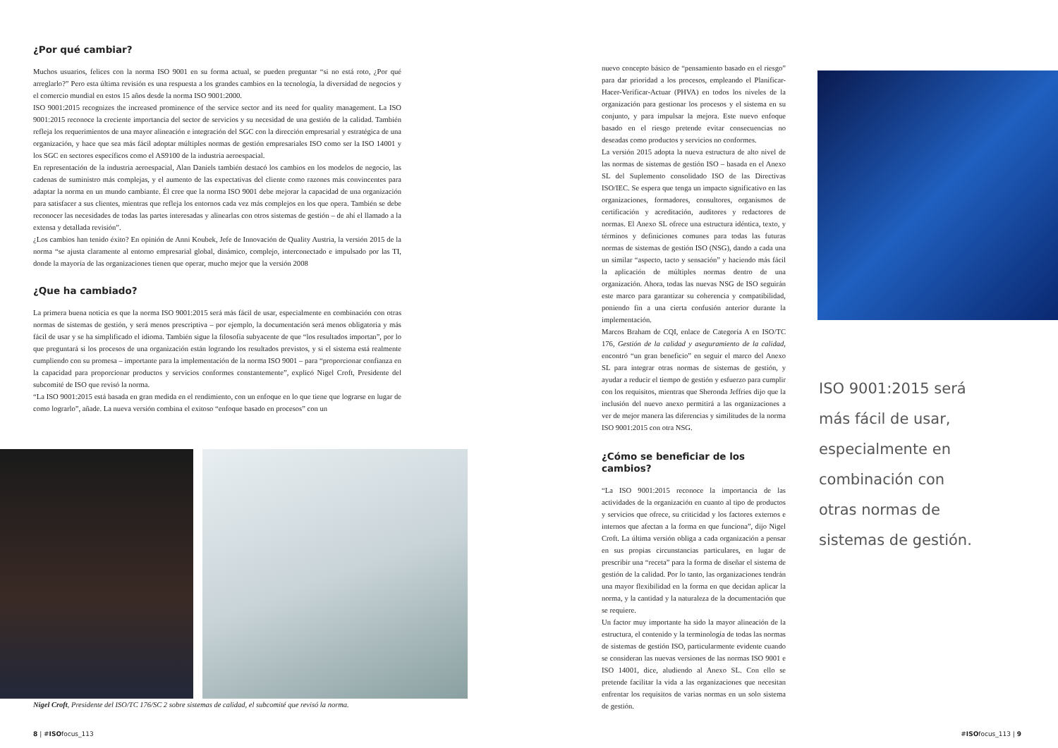¿Por qué cambiar?
Muchos usuarios, felices con la norma ISO 9001 en su forma actual, se pueden preguntar “si no está roto, ¿Por qué arreglarlo?” Pero esta última revisión es una respuesta a los grandes cambios en la tecnología, la diversidad de negocios y el comercio mundial en estos 15 años desde la norma ISO 9001:2000.
ISO 9001:2015 recognizes the increased prominence of the service sector and its need for quality management. La ISO 9001:2015 reconoce la creciente importancia del sector de servicios y su necesidad de una gestión de la calidad. También refleja los requerimientos de una mayor alineación e integración del SGC con la dirección empresarial y estratégica de una organización, y hace que sea más fácil adoptar múltiples normas de gestión empresariales ISO como ser la ISO 14001 y los SGC en sectores específicos como el AS9100 de la industria aeroespacial.
En representación de la industria aeroespacial, Alan Daniels también destacó los cambios en los modelos de negocio, las cadenas de suministro más complejas, y el aumento de las expectativas del cliente como razones más convincentes para adaptar la norma en un mundo cambiante. Él cree que la norma ISO 9001 debe mejorar la capacidad de una organización para satisfacer a sus clientes, mientras que refleja los entornos cada vez más complejos en los que opera. También se debe reconocer las necesidades de todas las partes interesadas y alinearlas con otros sistemas de gestión – de ahí el llamado a la extensa y detallada revisión”.
¿Los cambios han tenido éxito? En opinión de Anni Koubek, Jefe de Innovación de Quality Austria, la versión 2015 de la norma “se ajusta claramente al entorno empresarial global, dinámico, complejo, interconectado e impulsado por las TI, donde la mayoría de las organizaciones tienen que operar, mucho mejor que la versión 2008
¿Que ha cambiado?
La primera buena noticia es que la norma ISO 9001:2015 será más fácil de usar, especialmente en combinación con otras normas de sistemas de gestión, y será menos prescriptiva – por ejemplo, la documentación será menos obligatoria y más fácil de usar y se ha simplificado el idioma. También sigue la filosofía subyacente de que “los resultados importan”, por lo que preguntará si los procesos de una organización están logrando los resultados previstos, y si el sistema está realmente cumpliendo con su promesa – importante para la implementación de la norma ISO 9001 – para “proporcionar confianza en la capacidad para proporcionar productos y servicios conformes constantemente”, explicó Nigel Croft, Presidente del subcomité de ISO que revisó la norma.
“La ISO 9001:2015 está basada en gran medida en el rendimiento, con un enfoque en lo que tiene que lograrse en lugar de como lograrlo”, añade. La nueva versión combina el exitoso “enfoque basado en procesos” con un
Nigel Croft, Presidente del ISO/TC 176/SC 2 sobre sistemas de calidad, el subcomité que revisó la norma.
nuevo concepto básico de “pensamiento basado en el riesgo” para dar prioridad a los procesos, empleando el Planificar-Hacer-Verificar-Actuar (PHVA) en todos los niveles de la organización para gestionar los procesos y el sistema en su conjunto, y para impulsar la mejora. Este nuevo enfoque basado en el riesgo pretende evitar consecuencias no deseadas como productos y servicios no conformes.
La versión 2015 adopta la nueva estructura de alto nivel de las normas de sistemas de gestión ISO – basada en el Anexo SL del Suplemento consolidado ISO de las Directivas ISO/IEC. Se espera que tenga un impacto significativo en las organizaciones, formadores, consultores, organismos de certificación y acreditación, auditores y redactores de normas. El Anexo SL ofrece una estructura idéntica, texto, y términos y definiciones comunes para todas las futuras normas de sistemas de gestión ISO (NSG), dando a cada una un similar “aspecto, tacto y sensación” y haciendo más fácil la aplicación de múltiples normas dentro de una organización. Ahora, todas las nuevas NSG de ISO seguirán este marco para garantizar su coherencia y compatibilidad, poniendo fin a una cierta confusión anterior durante la implementación.
Marcos Braham de CQI, enlace de Categoría A en ISO/TC 176, Gestión de la calidad y aseguramiento de la calidad, encontró “un gran beneficio” en seguir el marco del Anexo SL para integrar otras normas de sistemas de gestión, y ayudar a reducir el tiempo de gestión y esfuerzo para cumplir con los requisitos, mientras que Sheronda Jeffries dijo que la inclusión del nuevo anexo permitirá a las organizaciones a ver de mejor manera las diferencias y similitudes de la norma ISO 9001:2015 con otra NSG.
¿Cómo se beneficiar de los cambios?
“La ISO 9001:2015 reconoce la importancia de las actividades de la organización en cuanto al tipo de productos y servicios que ofrece, su criticidad y los factores externos e internos que afectan a la forma en que funciona”, dijo Nigel Croft. La última versión obliga a cada organización a pensar en sus propias circunstancias particulares, en lugar de prescribir una “receta” para la forma de diseñar el sistema de gestión de la calidad. Por lo tanto, las organizaciones tendrán una mayor flexibilidad en la forma en que decidan aplicar la norma, y la cantidad y la naturaleza de la documentación que se requiere.
Un factor muy importante ha sido la mayor alineación de la estructura, el contenido y la terminología de todas las normas de sistemas de gestión ISO, particularmente evidente cuando se consideran las nuevas versiones de las normas ISO 9001 e ISO 14001, dice, aludiendo al Anexo SL. Con ello se pretende facilitar la vida a las organizaciones que necesitan enfrentar los requisitos de varias normas en un solo sistema de gestión.
ISO 9001:2015 será más fácil de usar, especialmente en combinación con otras normas de sistemas de gestión.
8 | #ISOfocus_113 #ISOfocus_113 | 9